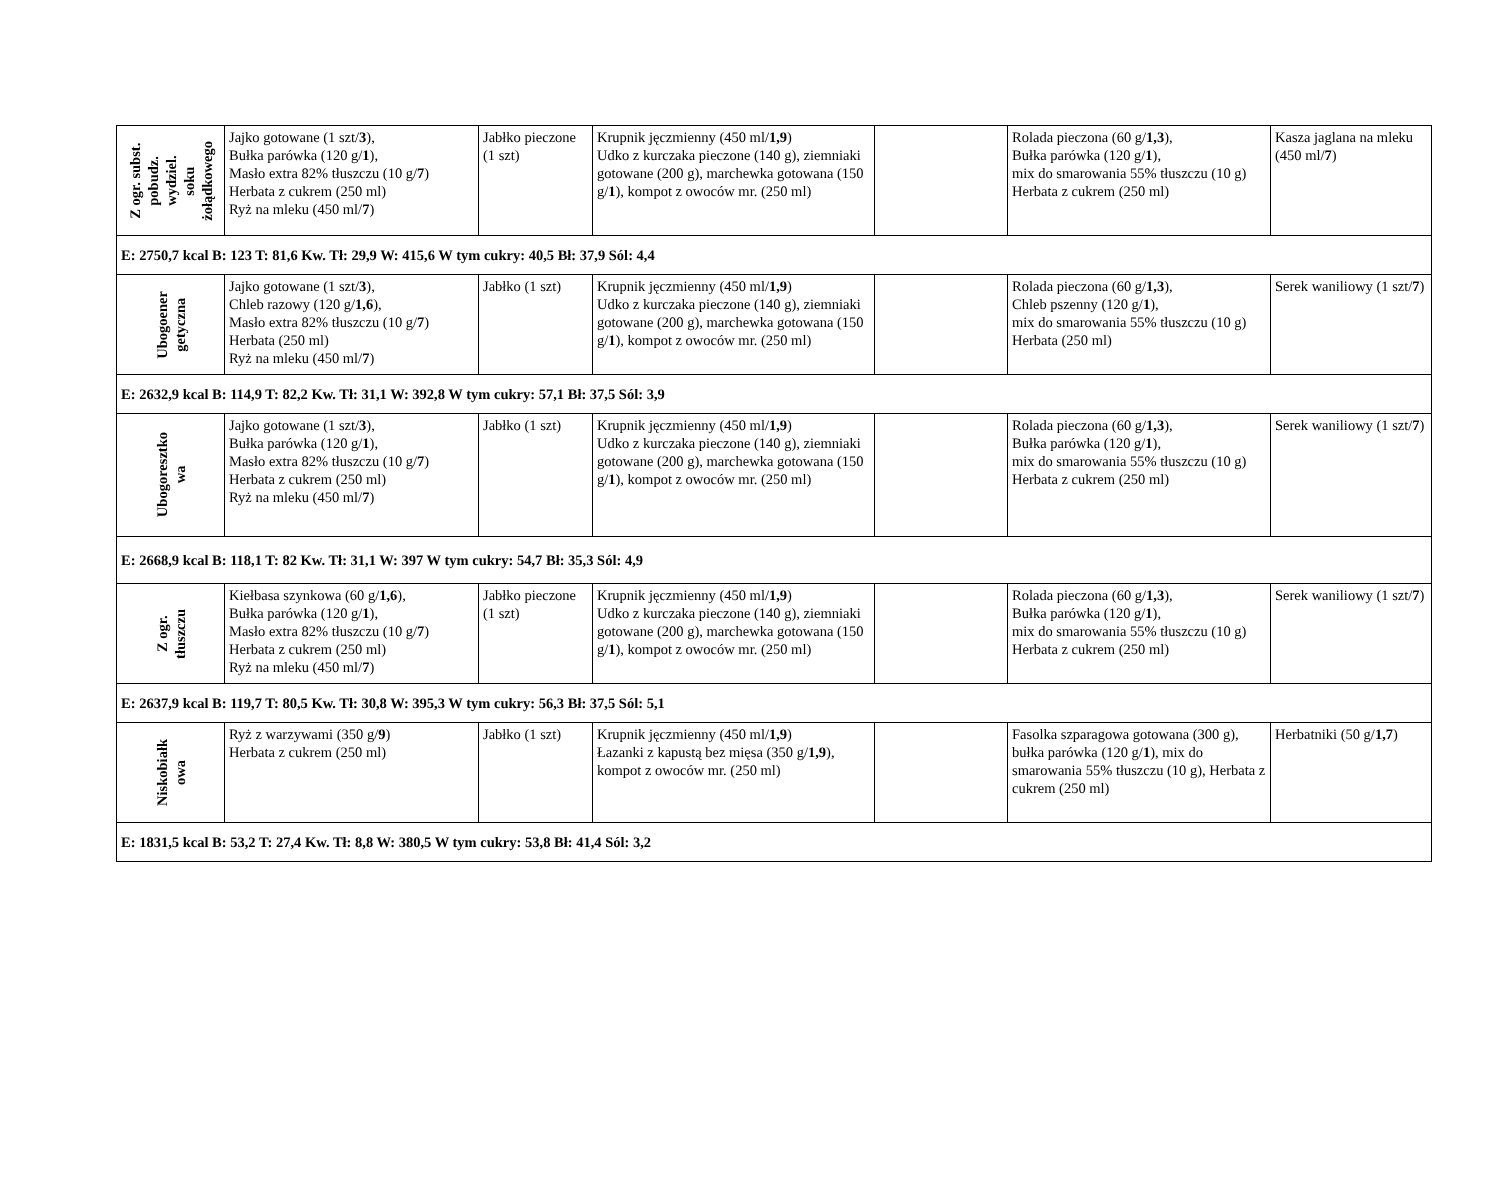| Z ogr. subst. pobudz. wydziel. soku żołądkowego | Jajko gotowane (1 szt/ 3 ), Bułka parówka (120 g/ 1 ), Masło extra 82% tłuszczu (10 g/ 7 ) Herbata z cukrem (250 ml) Ryż na mleku (450 ml/ 7 ) | Jabłko pieczone (1 szt) | Krupnik jęczmienny (450 ml/ 1,9 ) Udko z kurczaka pieczone (140 g), ziemniaki gotowane (200 g), marchewka gotowana (150 g/ 1 ), kompot z owoców mr. (250 ml) | | Rolada pieczona (60 g/ 1,3 ), Bułka parówka (120 g/ 1 ), mix do smarowania 55% tłuszczu (10 g) Herbata z cukrem (250 ml) | Kasza jaglana na mleku (450 ml/ 7 ) |
| E: 2750,7 kcal B: 123 T: 81,6 Kw. Tł: 29,9 W: 415,6 W tym cukry: 40,5 Bł: 37,9 Sól: 4,4 | | | | | | |
| Ubogoener getyczna | Jajko gotowane (1 szt/ 3 ), Chleb razowy (120 g/ 1,6 ), Masło extra 82% tłuszczu (10 g/ 7 ) Herbata (250 ml) Ryż na mleku (450 ml/ 7 ) | Jabłko (1 szt) | Krupnik jęczmienny (450 ml/ 1,9 ) Udko z kurczaka pieczone (140 g), ziemniaki gotowane (200 g), marchewka gotowana (150 g/ 1 ), kompot z owoców mr. (250 ml) | | Rolada pieczona (60 g/ 1,3 ), Chleb pszenny (120 g/ 1 ), mix do smarowania 55% tłuszczu (10 g) Herbata (250 ml) | Serek waniliowy (1 szt/ 7 ) |
| E: 2632,9 kcal B: 114,9 T: 82,2 Kw. Tł: 31,1 W: 392,8 W tym cukry: 57,1 Bł: 37,5 Sól: 3,9 | | | | | | |
| Ubogoresztko wa | Jajko gotowane (1 szt/ 3 ), Bułka parówka (120 g/ 1 ), Masło extra 82% tłuszczu (10 g/ 7 ) Herbata z cukrem (250 ml) Ryż na mleku (450 ml/ 7 ) | Jabłko (1 szt) | Krupnik jęczmienny (450 ml/ 1,9 ) Udko z kurczaka pieczone (140 g), ziemniaki gotowane (200 g), marchewka gotowana (150 g/ 1 ), kompot z owoców mr. (250 ml) | | Rolada pieczona (60 g/ 1,3 ), Bułka parówka (120 g/ 1 ), mix do smarowania 55% tłuszczu (10 g) Herbata z cukrem (250 ml) | Serek waniliowy (1 szt/ 7 ) |
| E: 2668,9 kcal B: 118,1 T: 82 Kw. Tł: 31,1 W: 397 W tym cukry: 54,7 Bł: 35,3 Sól: 4,9 | | | | | | |
| Z ogr. tłuszczu | Kiełbasa szynkowa (60 g/ 1,6 ), Bułka parówka (120 g/ 1 ), Masło extra 82% tłuszczu (10 g/ 7 ) Herbata z cukrem (250 ml) Ryż na mleku (450 ml/ 7 ) | Jabłko pieczone (1 szt) | Krupnik jęczmienny (450 ml/ 1,9 ) Udko z kurczaka pieczone (140 g), ziemniaki gotowane (200 g), marchewka gotowana (150 g/ 1 ), kompot z owoców mr. (250 ml) | | Rolada pieczona (60 g/ 1,3 ), Bułka parówka (120 g/ 1 ), mix do smarowania 55% tłuszczu (10 g) Herbata z cukrem (250 ml) | Serek waniliowy (1 szt/ 7 ) |
| E: 2637,9 kcal B: 119,7 T: 80,5 Kw. Tł: 30,8 W: 395,3 W tym cukry: 56,3 Bł: 37,5 Sól: 5,1 | | | | | | |
| Niskobiałk owa | Ryż z warzywami (350 g/ 9 ) Herbata z cukrem (250 ml) | Jabłko (1 szt) | Krupnik jęczmienny (450 ml/ 1,9 ) Łazanki z kapustą bez mięsa (350 g/ 1,9 ), kompot z owoców mr. (250 ml) | | Fasolka szparagowa gotowana (300 g), bułka parówka (120 g/ 1 ), mix do smarowania 55% tłuszczu (10 g), Herbata z cukrem (250 ml) | Herbatniki (50 g/ 1,7 ) |
| E: 1831,5 kcal B: 53,2 T: 27,4 Kw. Tł: 8,8 W: 380,5 W tym cukry: 53,8 Bł: 41,4 Sól: 3,2 | | | | | | |